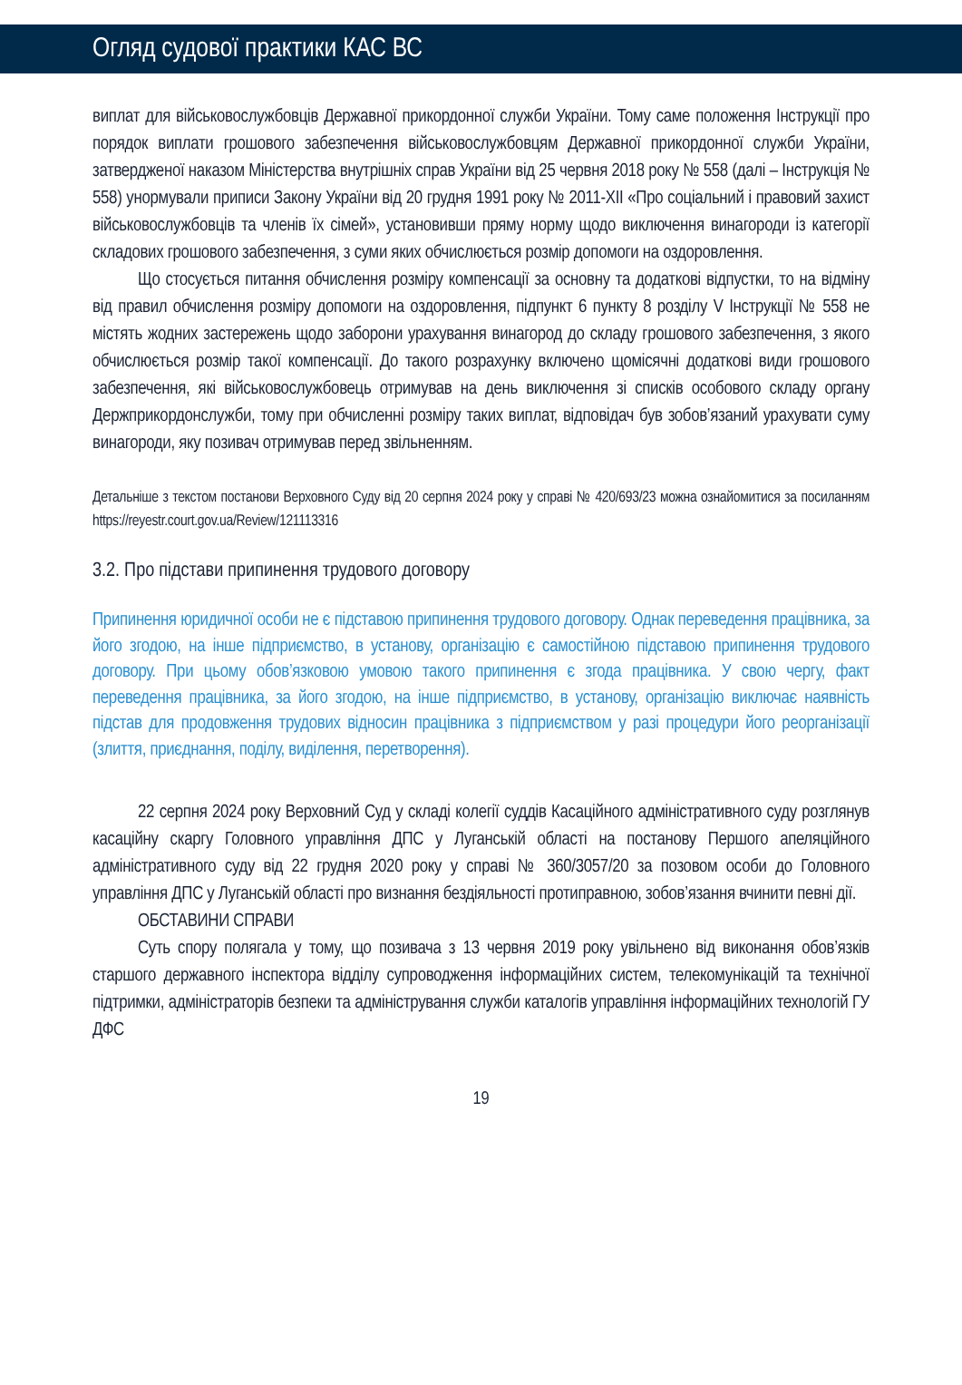Огляд судової практики КАС ВС
виплат для військовослужбовців Державної прикордонної служби України. Тому саме положення Інструкції про порядок виплати грошового забезпечення військовослужбовцям Державної прикордонної служби України, затвердженої наказом Міністерства внутрішніх справ України від 25 червня 2018 року № 558 (далі – Інструкція № 558) унормували приписи Закону України від 20 грудня 1991 року № 2011-XII «Про соціальний і правовий захист військовослужбовців та членів їх сімей», установивши пряму норму щодо виключення винагороди із категорії складових грошового забезпечення, з суми яких обчислюється розмір допомоги на оздоровлення.
Що стосується питання обчислення розміру компенсації за основну та додаткові відпустки, то на відміну від правил обчислення розміру допомоги на оздоровлення, підпункт 6 пункту 8 розділу V Інструкції № 558 не містять жодних застережень щодо заборони урахування винагород до складу грошового забезпечення, з якого обчислюється розмір такої компенсації. До такого розрахунку включено щомісячні додаткові види грошового забезпечення, які військовослужбовець отримував на день виключення зі списків особового складу органу Держприкордонслужби, тому при обчисленні розміру таких виплат, відповідач був зобов’язаний урахувати суму винагороди, яку позивач отримував перед звільненням.
Детальніше з текстом постанови Верховного Суду від 20 серпня 2024 року у справі № 420/693/23 можна ознайомитися за посиланням https://reyestr.court.gov.ua/Review/121113316
3.2. Про підстави припинення трудового договору
Припинення юридичної особи не є підставою припинення трудового договору. Однак переведення працівника, за його згодою, на інше підприємство, в установу, організацію є самостійною підставою припинення трудового договору. При цьому обов’язковою умовою такого припинення є згода працівника. У свою чергу, факт переведення працівника, за його згодою, на інше підприємство, в установу, організацію виключає наявність підстав для продовження трудових відносин працівника з підприємством у разі процедури його реорганізації (злиття, приєднання, поділу, виділення, перетворення).
22 серпня 2024 року Верховний Суд у складі колегії суддів Касаційного адміністративного суду розглянув касаційну скаргу Головного управління ДПС у Луганській області на постанову Першого апеляційного адміністративного суду від 22 грудня 2020 року у справі № 360/3057/20 за позовом особи до Головного управління ДПС у Луганській області про визнання бездіяльності протиправною, зобов’язання вчинити певні дії.
ОБСТАВИНИ СПРАВИ
Суть спору полягала у тому, що позивача з 13 червня 2019 року увільнено від виконання обов’язків старшого державного інспектора відділу супроводження інформаційних систем, телекомунікацій та технічної підтримки, адміністраторів безпеки та адміністрування служби каталогів управління інформаційних технологій ГУ ДФС
19